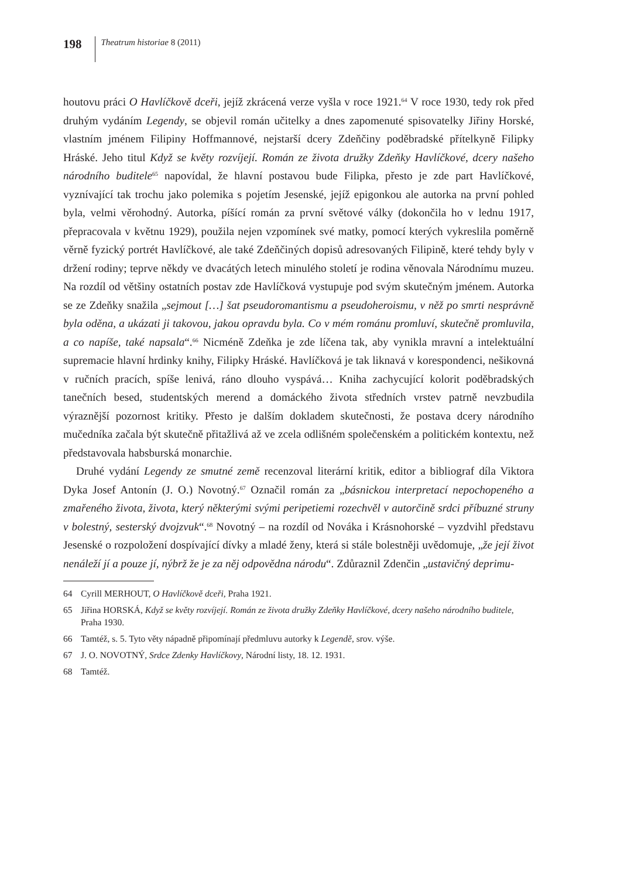198
Theatrum historiae 8 (2011)
houtovu práci O Havlíčkově dceři, jejíž zkrácená verze vyšla v roce 1921.<sup>64</sup> V roce 1930, tedy rok před druhým vydáním Legendy, se objevil román učitelky a dnes zapomenuté spisovatelky Jiřiny Horské, vlastním jménem Filipiny Hoffmannové, nejstarší dcery Zdeňčiny poděbradské přítelkyně Filipky Hráské. Jeho titul Když se květy rozvíjejí. Román ze života družky Zdeňky Havlíčkové, dcery našeho národního buditele<sup>65</sup> napovídal, že hlavní postavou bude Filipka, přesto je zde part Havlíčkové, vyznívající tak trochu jako polemika s pojetím Jesenské, jejíž epigonkou ale autorka na první pohled byla, velmi věrohodný. Autorka, píšící román za první světové války (dokončila ho v lednu 1917, přepracovala v květnu 1929), použila nejen vzpomínek své matky, pomocí kterých vykreslila poměrně věrně fyzický portrét Havlíčkové, ale také Zdeňčiných dopisů adresovaných Filipině, které tehdy byly v držení rodiny; teprve někdy ve dvacátých letech minulého století je rodina věnovala Národnímu muzeu. Na rozdíl od většiny ostatních postav zde Havlíčková vystupuje pod svým skutečným jménem. Autorka se ze Zdeňky snažila „sejmout […] šat pseudoromantismu a pseudoheroismu, v něž po smrti nesprávně byla oděna, a ukázati ji takovou, jakou opravdu byla. Co v mém románu promluví, skutečně promluvila, a co napíše, také napsala“.<sup>66</sup> Nicméně Zdeňka je zde líčena tak, aby vynikla mravní a intelektuální supremacie hlavní hrdinky knihy, Filipky Hráské. Havlíčková je tak liknavá v korespondenci, nešikovná v ručních pracích, spíše lenivá, ráno dlouho vyspává… Kniha zachycující kolorit poděbradských tanečních besed, studentských merend a domáckého života středních vrstev patrně nevzbudila výraznější pozornost kritiky. Přesto je dalším dokladem skutečnosti, že postava dcery národního mučedníka začala být skutečně přitažlivá až ve zcela odlišném společenském a politickém kontextu, než představovala habsburská monarchie.
Druhé vydání Legendy ze smutné země recenzoval literární kritik, editor a bibliograf díla Viktora Dyka Josef Antonín (J. O.) Novotný.<sup>67</sup> Označil román za „básnickou interpretací nepochopeného a zmařeného života, života, který některými svými peripetiemi rozechvěl v autorčině srdci příbuzné struny v bolestný, sesterský dvojzvuk“.<sup>68</sup> Novotný – na rozdíl od Nováka i Krásnohorské – vyzdvihl představu Jesenské o rozpoložení dospívající dívky a mladé ženy, která si stále bolestněji uvědomuje, „že její život nenáleží jí a pouze jí, nýbrž že je za něj odpovědna národu“. Zdůraznil Zdenčin „ustavičný deprimu-
64 Cyrill MERHOUT, O Havlíčkově dceři, Praha 1921.
65 Jiřina HORSKÁ, Když se květy rozvíjejí. Román ze života družky Zdeňky Havlíčkové, dcery našeho národního buditele, Praha 1930.
66 Tamtéž, s. 5. Tyto věty nápadně připomínají předmluvu autorky k Legendě, srov. výše.
67 J. O. NOVOTNÝ, Srdce Zdenky Havlíčkovy, Národní listy, 18. 12. 1931.
68 Tamtéž.